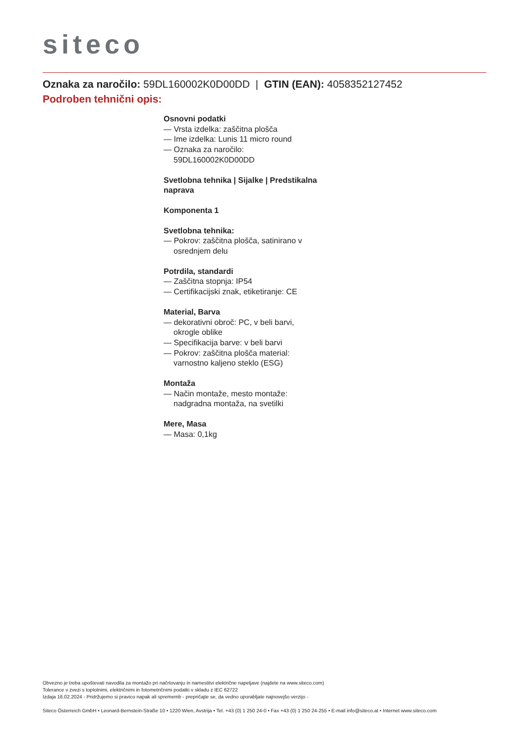siteco
Oznaka za naročilo: 59DL160002K0D00DD | GTIN (EAN): 4058352127452
Podroben tehnični opis:
Osnovni podatki
— Vrsta izdelka: zaščitna plošča
— Ime izdelka: Lunis 11 micro round
— Oznaka za naročilo: 59DL160002K0D00DD
Svetlobna tehnika | Sijalke | Predstikalna naprava
Komponenta 1
Svetlobna tehnika:
— Pokrov: zaščitna plošča, satinirano v osrednjem delu
Potrdila, standardi
— Zaščitna stopnja: IP54
— Certifikacijski znak, etiketiranje: CE
Material, Barva
— dekorativni obroč: PC, v beli barvi, okrogle oblike
— Specifikacija barve: v beli barvi
— Pokrov: zaščitna plošča material: varnostno kaljeno steklo (ESG)
Montaža
— Način montaže, mesto montaže: nadgradna montaža, na svetilki
Mere, Masa
— Masa: 0,1kg
Obvezno je treba upoštevati navodila za montažo pri načrtovanju in namestitvi električne napeljave (najdete na www.siteco.com)
Tolerance v zvezi s toplotnimi, električnimi in fotometričnimi podatki v skladu z IEC 62722
Izdaja 16.02.2024 - Pridržujemo si pravico napak ali sprememb - prepričajte se, da vedno uporabljate najnovejšo verzijo -
Siteco Österreich GmbH • Leonard-Bernstein-Straße 10 • 1220 Wien, Avstrija • Tel. +43 (0) 1 250 24-0 • Fax +43 (0) 1 250 24-255 • E-mail info@siteco.at • Internet www.siteco.com